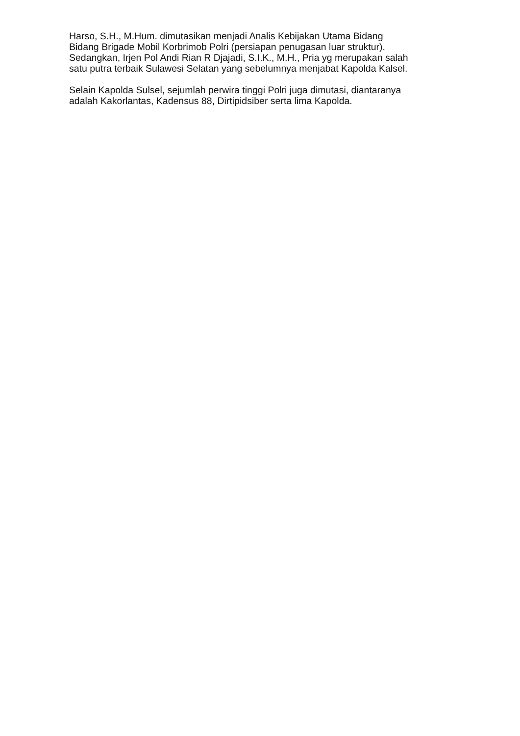Harso, S.H., M.Hum. dimutasikan menjadi Analis Kebijakan Utama Bidang
Bidang Brigade Mobil Korbrimob Polri (persiapan penugasan luar struktur).
Sedangkan, Irjen Pol Andi Rian R Djajadi, S.I.K., M.H., Pria yg merupakan salah
satu putra terbaik Sulawesi Selatan yang sebelumnya menjabat Kapolda Kalsel.
Selain Kapolda Sulsel, sejumlah perwira tinggi Polri juga dimutasi, diantaranya
adalah Kakorlantas, Kadensus 88, Dirtipidsiber serta lima Kapolda.